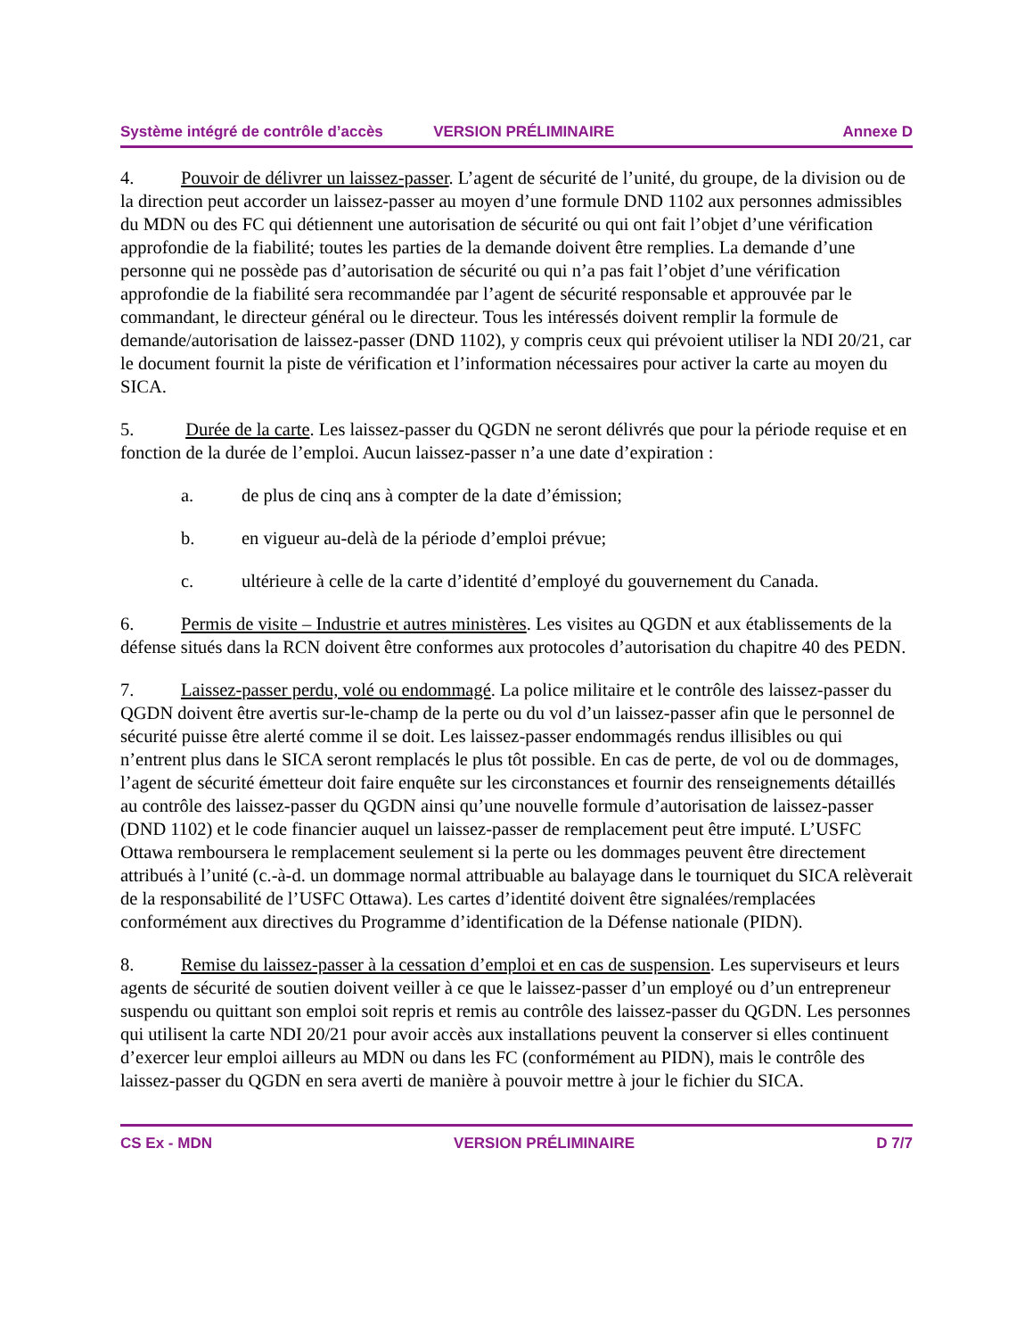Système intégré de contrôle d’accès VERSION PRÉLIMINAIRE Annexe D
4. Pouvoir de délivrer un laissez-passer. L’agent de sécurité de l’unité, du groupe, de la division ou de la direction peut accorder un laissez-passer au moyen d’une formule DND 1102 aux personnes admissibles du MDN ou des FC qui détiennent une autorisation de sécurité ou qui ont fait l’objet d’une vérification approfondie de la fiabilité; toutes les parties de la demande doivent être remplies. La demande d’une personne qui ne possède pas d’autorisation de sécurité ou qui n’a pas fait l’objet d’une vérification approfondie de la fiabilité sera recommandée par l’agent de sécurité responsable et approuvée par le commandant, le directeur général ou le directeur. Tous les intéressés doivent remplir la formule de demande/autorisation de laissez-passer (DND 1102), y compris ceux qui prévoient utiliser la NDI 20/21, car le document fournit la piste de vérification et l’information nécessaires pour activer la carte au moyen du SICA.
5. Durée de la carte. Les laissez-passer du QGDN ne seront délivrés que pour la période requise et en fonction de la durée de l’emploi. Aucun laissez-passer n’a une date d’expiration :
a. de plus de cinq ans à compter de la date d’émission;
b. en vigueur au-delà de la période d’emploi prévue;
c. ultérieure à celle de la carte d’identité d’employé du gouvernement du Canada.
6. Permis de visite – Industrie et autres ministères. Les visites au QGDN et aux établissements de la défense situés dans la RCN doivent être conformes aux protocoles d’autorisation du chapitre 40 des PEDN.
7. Laissez-passer perdu, volé ou endommagé. La police militaire et le contrôle des laissez-passer du QGDN doivent être avertis sur-le-champ de la perte ou du vol d’un laissez-passer afin que le personnel de sécurité puisse être alerté comme il se doit. Les laissez-passer endommagés rendus illisibles ou qui n’entrent plus dans le SICA seront remplacés le plus tôt possible. En cas de perte, de vol ou de dommages, l’agent de sécurité émetteur doit faire enquête sur les circonstances et fournir des renseignements détaillés au contrôle des laissez-passer du QGDN ainsi qu’une nouvelle formule d’autorisation de laissez-passer (DND 1102) et le code financier auquel un laissez-passer de remplacement peut être imputé. L’USFC Ottawa remboursera le remplacement seulement si la perte ou les dommages peuvent être directement attribués à l’unité (c.-à-d. un dommage normal attribuable au balayage dans le tourniquet du SICA relèverait de la responsabilité de l’USFC Ottawa). Les cartes d’identité doivent être signalées/remplacées conformément aux directives du Programme d’identification de la Défense nationale (PIDN).
8. Remise du laissez-passer à la cessation d’emploi et en cas de suspension. Les superviseurs et leurs agents de sécurité de soutien doivent veiller à ce que le laissez-passer d’un employé ou d’un entrepreneur suspendu ou quittant son emploi soit repris et remis au contrôle des laissez-passer du QGDN. Les personnes qui utilisent la carte NDI 20/21 pour avoir accès aux installations peuvent la conserver si elles continuent d’exercer leur emploi ailleurs au MDN ou dans les FC (conformément au PIDN), mais le contrôle des laissez-passer du QGDN en sera averti de manière à pouvoir mettre à jour le fichier du SICA.
CS Ex - MDN VERSION PRÉLIMINAIRE D 7/7